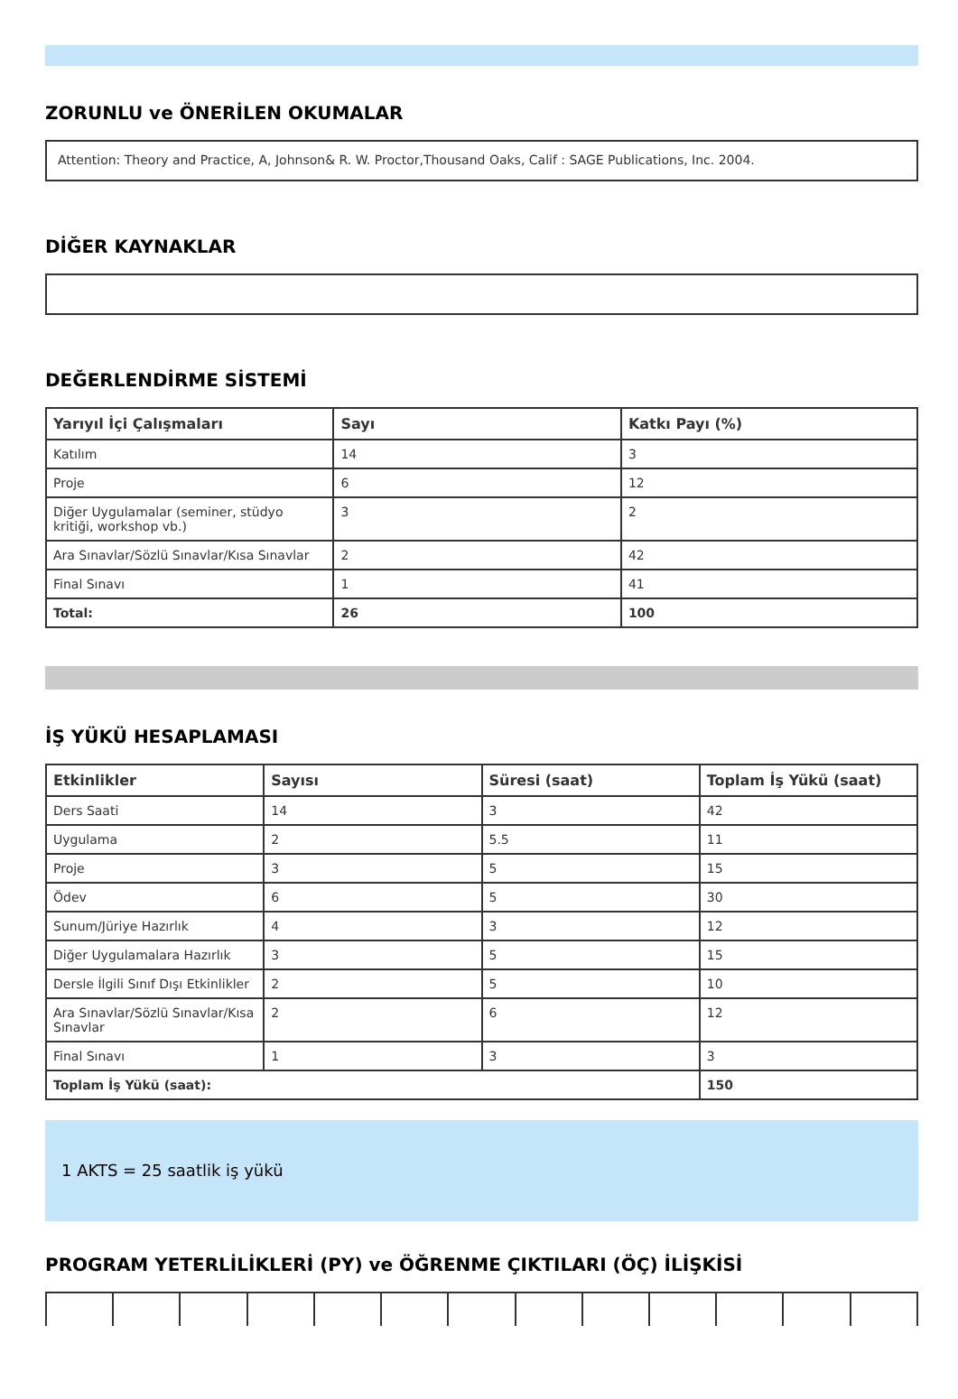ZORUNLU ve ÖNERİLEN OKUMALAR
Attention: Theory and Practice, A, Johnson& R. W. Proctor,Thousand Oaks, Calif : SAGE Publications, Inc. 2004.
DİĞER KAYNAKLAR
DEĞERLENDİRME SİSTEMİ
| Yarıyıl İçi Çalışmaları | Sayı | Katkı Payı (%) |
| --- | --- | --- |
| Katılım | 14 | 3 |
| Proje | 6 | 12 |
| Diğer Uygulamalar (seminer, stüdyo kritiği, workshop vb.) | 3 | 2 |
| Ara Sınavlar/Sözlü Sınavlar/Kısa Sınavlar | 2 | 42 |
| Final Sınavı | 1 | 41 |
| Total: | 26 | 100 |
İŞ YÜKÜ HESAPLAMASI
| Etkinlikler | Sayısı | Süresi (saat) | Toplam İş Yükü (saat) |
| --- | --- | --- | --- |
| Ders Saati | 14 | 3 | 42 |
| Uygulama | 2 | 5.5 | 11 |
| Proje | 3 | 5 | 15 |
| Ödev | 6 | 5 | 30 |
| Sunum/Jüriye Hazırlık | 4 | 3 | 12 |
| Diğer Uygulamalara Hazırlık | 3 | 5 | 15 |
| Dersle İlgili Sınıf Dışı Etkinlikler | 2 | 5 | 10 |
| Ara Sınavlar/Sözlü Sınavlar/Kısa Sınavlar | 2 | 6 | 12 |
| Final Sınavı | 1 | 3 | 3 |
| Toplam İş Yükü (saat): | | | 150 |
1 AKTS = 25 saatlik iş yükü
PROGRAM YETERLİLİKLERİ (PY) ve ÖĞRENME ÇIKTILARI (ÖÇ) İLİŞKİSİ